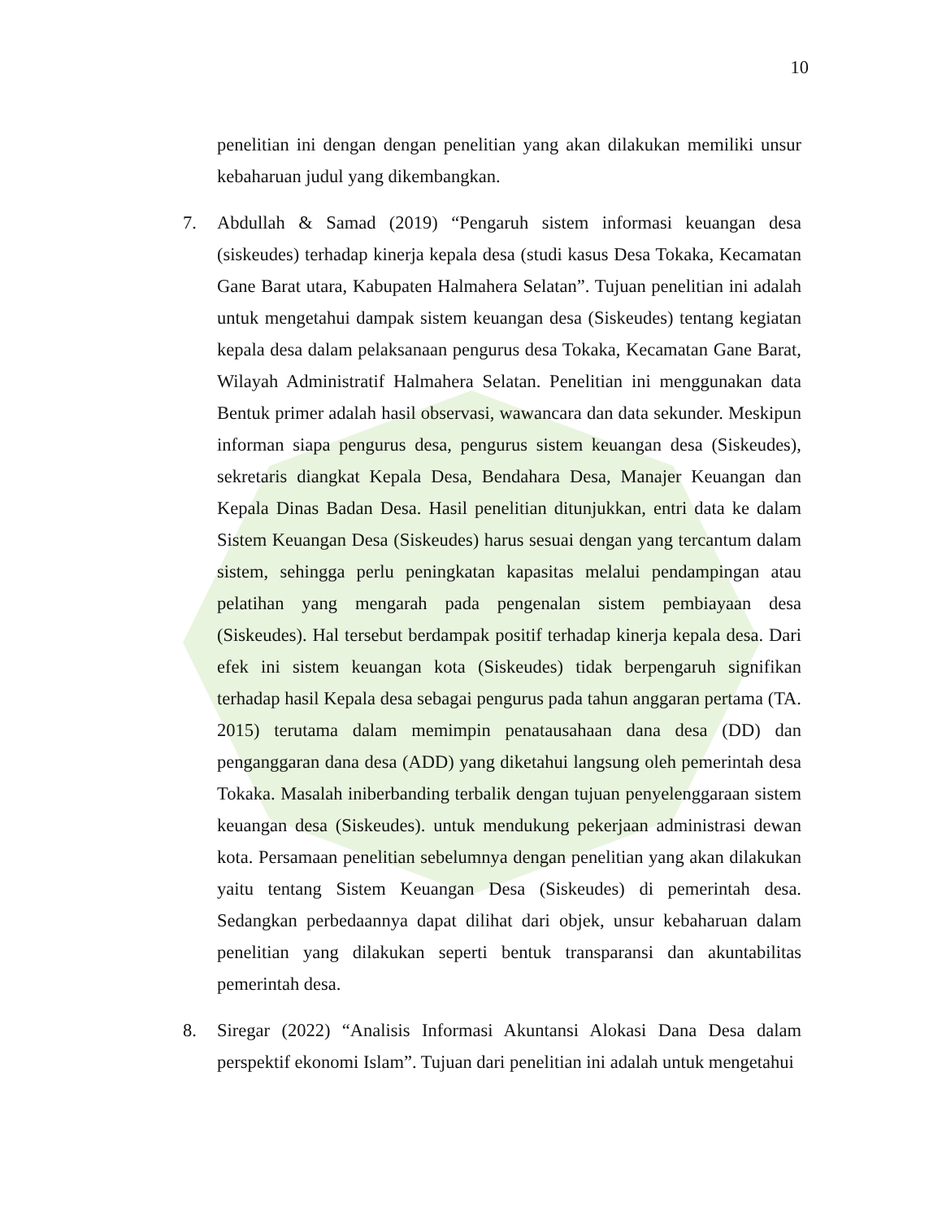10
penelitian ini dengan dengan penelitian yang akan dilakukan memiliki unsur kebaharuan judul yang dikembangkan.
7. Abdullah & Samad (2019) “Pengaruh sistem informasi keuangan desa (siskeudes) terhadap kinerja kepala desa (studi kasus Desa Tokaka, Kecamatan Gane Barat utara, Kabupaten Halmahera Selatan”. Tujuan penelitian ini adalah untuk mengetahui dampak sistem keuangan desa (Siskeudes) tentang kegiatan kepala desa dalam pelaksanaan pengurus desa Tokaka, Kecamatan Gane Barat, Wilayah Administratif Halmahera Selatan. Penelitian ini menggunakan data Bentuk primer adalah hasil observasi, wawancara dan data sekunder. Meskipun informan siapa pengurus desa, pengurus sistem keuangan desa (Siskeudes), sekretaris diangkat Kepala Desa, Bendahara Desa, Manajer Keuangan dan Kepala Dinas Badan Desa. Hasil penelitian ditunjukkan, entri data ke dalam Sistem Keuangan Desa (Siskeudes) harus sesuai dengan yang tercantum dalam sistem, sehingga perlu peningkatan kapasitas melalui pendampingan atau pelatihan yang mengarah pada pengenalan sistem pembiayaan desa (Siskeudes). Hal tersebut berdampak positif terhadap kinerja kepala desa. Dari efek ini sistem keuangan kota (Siskeudes) tidak berpengaruh signifikan terhadap hasil Kepala desa sebagai pengurus pada tahun anggaran pertama (TA. 2015) terutama dalam memimpin penatausahaan dana desa (DD) dan penganggaran dana desa (ADD) yang diketahui langsung oleh pemerintah desa Tokaka. Masalah iniberbanding terbalik dengan tujuan penyelenggaraan sistem keuangan desa (Siskeudes). untuk mendukung pekerjaan administrasi dewan kota. Persamaan penelitian sebelumnya dengan penelitian yang akan dilakukan yaitu tentang Sistem Keuangan Desa (Siskeudes) di pemerintah desa. Sedangkan perbedaannya dapat dilihat dari objek, unsur kebaharuan dalam penelitian yang dilakukan seperti bentuk transparansi dan akuntabilitas pemerintah desa.
8. Siregar (2022) “Analisis Informasi Akuntansi Alokasi Dana Desa dalam perspektif ekonomi Islam”. Tujuan dari penelitian ini adalah untuk mengetahui